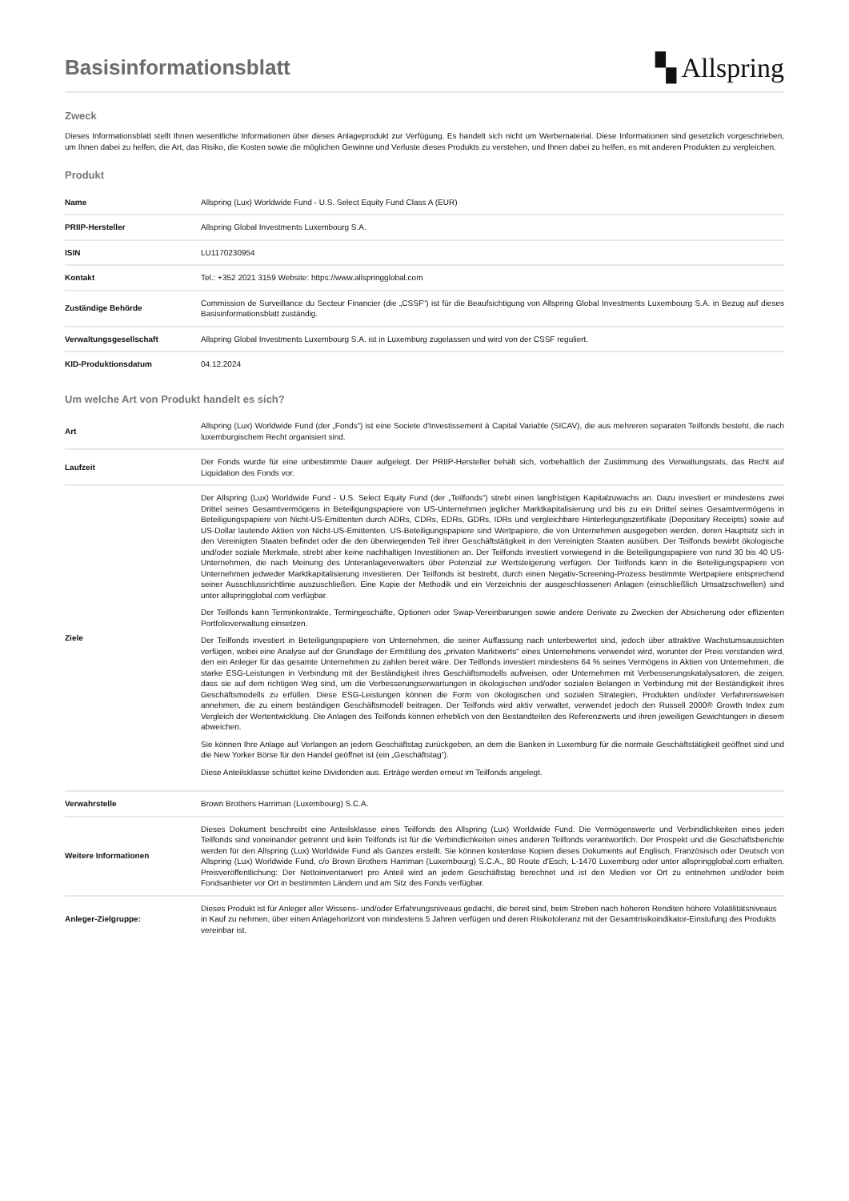Basisinformationsblatt
▚ Allspring
Zweck
Dieses Informationsblatt stellt Ihnen wesentliche Informationen über dieses Anlageprodukt zur Verfügung. Es handelt sich nicht um Werbematerial. Diese Informationen sind gesetzlich vorgeschrieben, um Ihnen dabei zu helfen, die Art, das Risiko, die Kosten sowie die möglichen Gewinne und Verluste dieses Produkts zu verstehen, und Ihnen dabei zu helfen, es mit anderen Produkten zu vergleichen.
Produkt
| Name | Allspring (Lux) Worldwide Fund - U.S. Select Equity Fund Class A (EUR) |
| PRIIP-Hersteller | Allspring Global Investments Luxembourg S.A. |
| ISIN | LU1170230954 |
| Kontakt | Tel.: +352 2021 3159 Website: https://www.allspringglobal.com |
| Zuständige Behörde | Commission de Surveillance du Secteur Financier (die „CSSF“) ist für die Beaufsichtigung von Allspring Global Investments Luxembourg S.A. in Bezug auf dieses Basisinformationsblatt zuständig. |
| Verwaltungsgesellschaft | Allspring Global Investments Luxembourg S.A. ist in Luxemburg zugelassen und wird von der CSSF reguliert. |
| KID-Produktionsdatum | 04.12.2024 |
Um welche Art von Produkt handelt es sich?
| Art | Allspring (Lux) Worldwide Fund (der „Fonds“) ist eine Societe d'Investissement à Capital Variable (SICAV), die aus mehreren separaten Teilfonds besteht, die nach luxemburgischem Recht organisiert sind. |
| Laufzeit | Der Fonds wurde für eine unbestimmte Dauer aufgelegt. Der PRIIP-Hersteller behält sich, vorbehaltlich der Zustimmung des Verwaltungsrats, das Recht auf Liquidation des Fonds vor. |
| Ziele | Der Allspring (Lux) Worldwide Fund - U.S. Select Equity Fund (der „Teilfonds“) strebt einen langfristigen Kapitalzuwachs an. Dazu investiert er mindestens zwei Drittel seines Gesamtvermögens in Beteiligungspapiere von US-Unternehmen jeglicher Marktkapitalisierung und bis zu ein Drittel seines Gesamtvermögens in Beteiligungspapiere von Nicht-US-Emittenten durch ADRs, CDRs, EDRs, GDRs, IDRs und vergleichbare Hinterlegungszertifikate (Depositary Receipts) sowie auf US-Dollar lautende Aktien von Nicht-US-Emittenten. US-Beteiligungspapiere sind Wertpapiere, die von Unternehmen ausgegeben werden, deren Hauptsitz sich in den Vereinigten Staaten befindet oder die den überwiegenden Teil ihrer Geschäftstätigkeit in den Vereinigten Staaten ausüben. Der Teilfonds bewirbt ökologische und/oder soziale Merkmale, strebt aber keine nachhaltigen Investitionen an. Der Teilfonds investiert vorwiegend in die Beteiligungspapiere von rund 30 bis 40 US-Unternehmen, die nach Meinung des Unteranlageverwalters über Potenzial zur Wertsteigerung verfügen. Der Teilfonds kann in die Beteiligungspapiere von Unternehmen jedweder Marktkapitalisierung investieren. Der Teilfonds ist bestrebt, durch einen Negativ-Screening-Prozess bestimmte Wertpapiere entsprechend seiner Ausschlussrichtlinie auszuschließen. Eine Kopie der Methodik und ein Verzeichnis der ausgeschlossenen Anlagen (einschließlich Umsatzschwellen) sind unter allspringglobal.com verfügbar. Der Teilfonds kann Terminkontrakte, Termingeschäfte, Optionen oder Swap-Vereinbarungen sowie andere Derivate zu Zwecken der Absicherung oder effizienten Portfolioverwaltung einsetzen. Der Teilfonds investiert in Beteiligungspapiere von Unternehmen, die seiner Auffassung nach unterbewertet sind, jedoch über attraktive Wachstumsaussichten verfügen, wobei eine Analyse auf der Grundlage der Ermittlung des „privaten Marktwerts“ eines Unternehmens verwendet wird, worunter der Preis verstanden wird, den ein Anleger für das gesamte Unternehmen zu zahlen bereit wäre. Der Teilfonds investiert mindestens 64 % seines Vermögens in Aktien von Unternehmen, die starke ESG-Leistungen in Verbindung mit der Beständigkeit ihres Geschäftsmodells aufweisen, oder Unternehmen mit Verbesserungskatalysatoren, die zeigen, dass sie auf dem richtigen Weg sind, um die Verbesserungserwartungen in ökologischen und/oder sozialen Belangen in Verbindung mit der Beständigkeit ihres Geschäftsmodells zu erfüllen. Diese ESG-Leistungen können die Form von ökologischen und sozialen Strategien, Produkten und/oder Verfahrensweisen annehmen, die zu einem beständigen Geschäftsmodell beitragen. Der Teilfonds wird aktiv verwaltet, verwendet jedoch den Russell 2000® Growth Index zum Vergleich der Wertentwicklung. Die Anlagen des Teilfonds können erheblich von den Bestandteilen des Referenzwerts und ihren jeweiligen Gewichtungen in diesem abweichen. Sie können Ihre Anlage auf Verlangen an jedem Geschäftstag zurückgeben, an dem die Banken in Luxemburg für die normale Geschäftstätigkeit geöffnet sind und die New Yorker Börse für den Handel geöffnet ist (ein „Geschäftstag“). Diese Anteilsklasse schüttet keine Dividenden aus. Erträge werden erneut im Teilfonds angelegt. |
| Verwahrstelle | Brown Brothers Harriman (Luxembourg) S.C.A. |
| Weitere Informationen | Dieses Dokument beschreibt eine Anteilsklasse eines Teilfonds des Allspring (Lux) Worldwide Fund. Die Vermögenswerte und Verbindlichkeiten eines jeden Teilfonds sind voneinander getrennt und kein Teilfonds ist für die Verbindlichkeiten eines anderen Teilfonds verantwortlich. Der Prospekt und die Geschäftsberichte werden für den Allspring (Lux) Worldwide Fund als Ganzes erstellt. Sie können kostenlose Kopien dieses Dokuments auf Englisch, Französisch oder Deutsch von Allspring (Lux) Worldwide Fund, c/o Brown Brothers Harriman (Luxembourg) S.C.A., 80 Route d'Esch, L-1470 Luxemburg oder unter allspringglobal.com erhalten. Preisveröffentlichung: Der Nettoinventarwert pro Anteil wird an jedem Geschäftstag berechnet und ist den Medien vor Ort zu entnehmen und/oder beim Fondsanbieter vor Ort in bestimmten Ländern und am Sitz des Fonds verfügbar. |
| Anleger-Zielgruppe: | Dieses Produkt ist für Anleger aller Wissens- und/oder Erfahrungsniveaus gedacht, die bereit sind, beim Streben nach höheren Renditen höhere Volatilitätsniveaus in Kauf zu nehmen, über einen Anlagehorizont von mindestens 5 Jahren verfügen und deren Risikotoleranz mit der Gesamtrisikoindikator-Einstufung des Produkts vereinbar ist. |